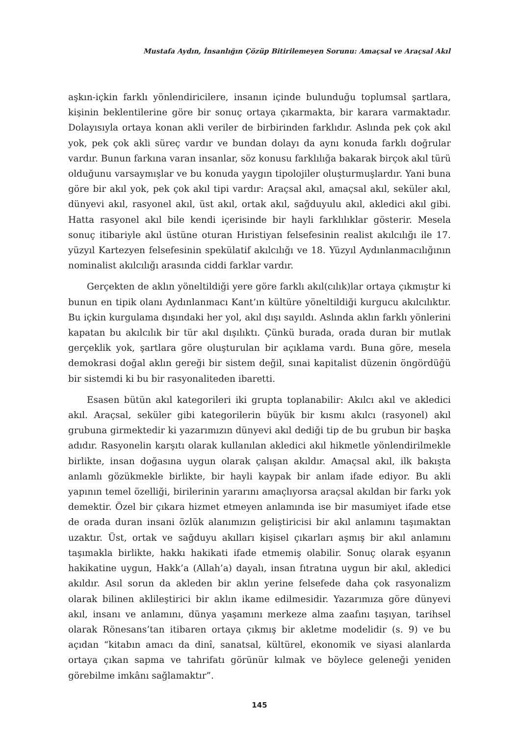Mustafa Aydın, İnsanlığın Çözüp Bitirilemeyen Sorunu: Amaçsal ve Araçsal Akıl
aşkın-içkin farklı yönlendiricilere, insanın içinde bulunduğu toplumsal şartlara, kişinin beklentilerine göre bir sonuç ortaya çıkarmakta, bir karara varmaktadır. Dolayısıyla ortaya konan akli veriler de birbirinden farklıdır. Aslında pek çok akıl yok, pek çok akli süreç vardır ve bundan dolayı da aynı konuda farklı doğrular vardır. Bunun farkına varan insanlar, söz konusu farklılığa bakarak birçok akıl türü olduğunu varsaymışlar ve bu konuda yaygın tipolojiler oluşturmuşlardır. Yani buna göre bir akıl yok, pek çok akıl tipi vardır: Araçsal akıl, amaçsal akıl, seküler akıl, dünyevi akıl, rasyonel akıl, üst akıl, ortak akıl, sağduyulu akıl, akledici akıl gibi. Hatta rasyonel akıl bile kendi içerisinde bir hayli farklılıklar gösterir. Mesela sonuç itibariyle akıl üstüne oturan Hıristiyan felsefesinin realist akılcılığı ile 17. yüzyıl Kartezyen felsefesinin spekülatif akılcılığı ve 18. Yüzyıl Aydınlanmacılığının nominalist akılcılığı arasında ciddi farklar vardır.
Gerçekten de aklın yöneltildiği yere göre farklı akıl(cılık)lar ortaya çıkmıştır ki bunun en tipik olanı Aydınlanmacı Kant’ın kültüre yöneltildiği kurgucu akılcılıktır. Bu içkin kurgulama dışındaki her yol, akıl dışı sayıldı. Aslında aklın farklı yönlerini kapatan bu akılcılık bir tür akıl dışılıktı. Çünkü burada, orada duran bir mutlak gerçeklik yok, şartlara göre oluşturulan bir açıklama vardı. Buna göre, mesela demokrasi doğal aklın gereği bir sistem değil, sınai kapitalist düzenin öngördüğü bir sistemdi ki bu bir rasyonaliteden ibaretti.
Esasen bütün akıl kategorileri iki grupta toplanabilir: Akılcı akıl ve akledici akıl. Araçsal, seküler gibi kategorilerin büyük bir kısmı akılcı (rasyonel) akıl grubuna girmektedir ki yazarımızın dünyevi akıl dediği tip de bu grubun bir başka adıdır. Rasyonelin karşıtı olarak kullanılan akledici akıl hikmetle yönlendirilmekle birlikte, insan doğasına uygun olarak çalışan akıldır. Amaçsal akıl, ilk bakışta anlamlı gözükmekle birlikte, bir hayli kaypak bir anlam ifade ediyor. Bu akli yapının temel özelliği, birilerinin yararını amaçlıyorsa araçsal akıldan bir farkı yok demektir. Özel bir çıkara hizmet etmeyen anlamında ise bir masumiyet ifade etse de orada duran insani özlük alanımızın geliştiricisi bir akıl anlamını taşımaktan uzaktır. Üst, ortak ve sağduyu akılları kişisel çıkarları aşmış bir akıl anlamını taşımakla birlikte, hakkı hakikati ifade etmemiş olabilir. Sonuç olarak eşyanın hakikatine uygun, Hakk’a (Allah’a) dayalı, insan fıtratına uygun bir akıl, akledici akıldır. Asıl sorun da akleden bir aklın yerine felsefede daha çok rasyonalizm olarak bilinen aklileştirici bir aklın ikame edilmesidir. Yazarımıza göre dünyevi akıl, insanı ve anlamını, dünya yaşamını merkeze alma zaafını taşıyan, tarihsel olarak Rönesans’tan itibaren ortaya çıkmış bir akletme modelidir (s. 9) ve bu açıdan “kitabın amacı da dinî, sanatsal, kültürel, ekonomik ve siyasi alanlarda ortaya çıkan sapma ve tahrifatı görünür kılmak ve böylece geleneği yeniden görebilme imkânı sağlamaktır”.
145